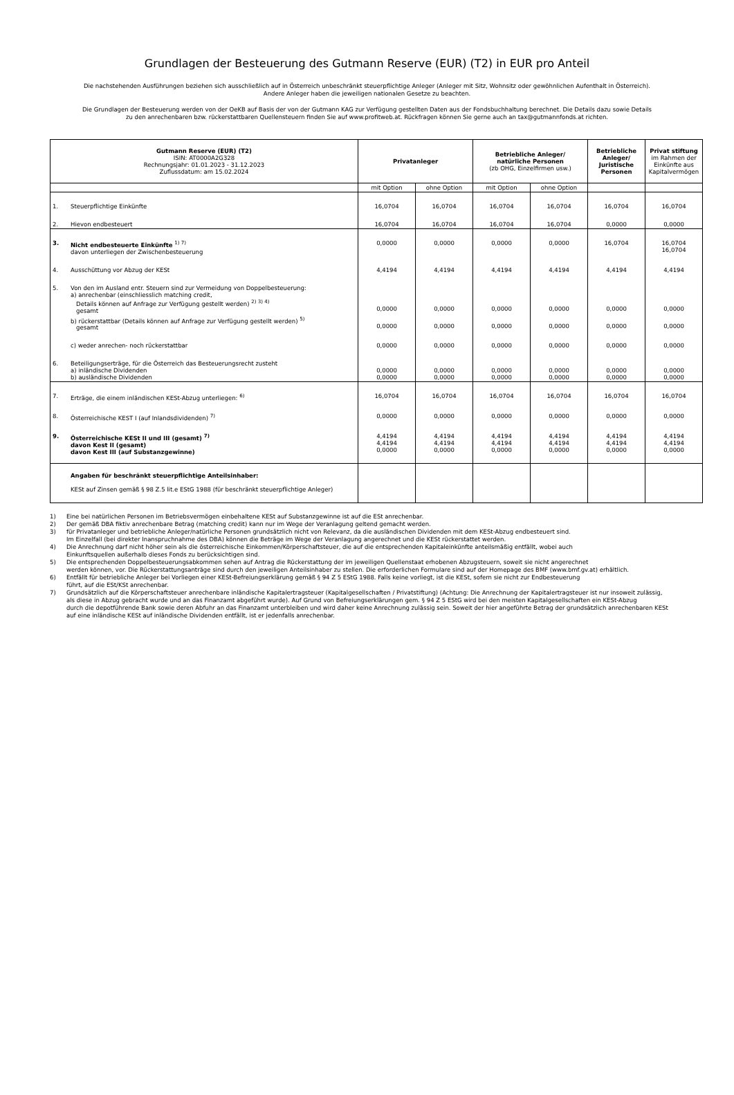Grundlagen der Besteuerung des Gutmann Reserve (EUR) (T2) in EUR pro Anteil
Die nachstehenden Ausführungen beziehen sich ausschließlich auf in Österreich unbeschränkt steuerpflichtige Anleger (Anleger mit Sitz, Wohnsitz oder gewöhnlichen Aufenthalt in Österreich).
Andere Anleger haben die jeweiligen nationalen Gesetze zu beachten.
Die Grundlagen der Besteuerung werden von der OeKB auf Basis der von der Gutmann KAG zur Verfügung gestellten Daten aus der Fondsbuchhaltung berechnet. Die Details dazu sowie Details
zu den anrechenbaren bzw. rückerstattbaren Quellensteuern finden Sie auf www.profitweb.at. Rückfragen können Sie gerne auch an tax@gutmannfonds.at richten.
| Gutmann Reserve (EUR) (T2) ISIN: AT0000A2G328 Rechnungsjahr: 01.01.2023 - 31.12.2023 Zuflussdatum: am 15.02.2024 | | Privatanleger | | Betriebliche Anleger/ natürliche Personen (zb OHG, Einzelfirmen usw.) | | Betriebliche Anleger/ Juristische Personen | Privat stiftung im Rahmen der Einkünfte aus Kapitalvermögen |
| --- | --- | --- | --- | --- | --- | --- | --- |
| | | mit Option | ohne Option | mit Option | ohne Option | | |
| 1. | Steuerpflichtige Einkünfte | 16,0704 | 16,0704 | 16,0704 | 16,0704 | 16,0704 | 16,0704 |
| 2. | Hievon endbesteuert | 16,0704 | 16,0704 | 16,0704 | 16,0704 | 0,0000 | 0,0000 |
| 3. | Nicht endbesteuerte Einkünfte <sup>1) 7)</sup> davon unterliegen der Zwischenbesteuerung | 0,0000 | 0,0000 | 0,0000 | 0,0000 | 16,0704 | 16,0704 16,0704 |
| 4. | Ausschüttung vor Abzug der KESt | 4,4194 | 4,4194 | 4,4194 | 4,4194 | 4,4194 | 4,4194 |
| 5. | Von den im Ausland entr. Steuern sind zur Vermeidung von Doppelbesteuerung: a) anrechenbar (einschliesslich matching credit, Details können auf Anfrage zur Verfügung gestellt werden) <sup>2) 3) 4)</sup> gesamt | 0,0000 | 0,0000 | 0,0000 | 0,0000 | 0,0000 | 0,0000 |
| | b) rückerstattbar (Details können auf Anfrage zur Verfügung gestellt werden) <sup>5)</sup> gesamt | 0,0000 | 0,0000 | 0,0000 | 0,0000 | 0,0000 | 0,0000 |
| | c) weder anrechen- noch rückerstattbar | 0,0000 | 0,0000 | 0,0000 | 0,0000 | 0,0000 | 0,0000 |
| 6. | Beteiligungserträge, für die Österreich das Besteuerungsrecht zusteht a) inländische Dividenden b) ausländische Dividenden | 0,0000 0,0000 | 0,0000 0,0000 | 0,0000 0,0000 | 0,0000 0,0000 | 0,0000 0,0000 | 0,0000 0,0000 |
| 7. | Erträge, die einem inländischen KESt-Abzug unterliegen: <sup>6)</sup> | 16,0704 | 16,0704 | 16,0704 | 16,0704 | 16,0704 | 16,0704 |
| 8. | Österreichische KEST I (auf Inlandsdividenden) <sup>7)</sup> | 0,0000 | 0,0000 | 0,0000 | 0,0000 | 0,0000 | 0,0000 |
| 9. | Österreichische KESt II und III (gesamt) <sup>7)</sup> davon Kest II (gesamt) davon Kest III (auf Substanzgewinne) | 4,4194 4,4194 0,0000 | 4,4194 4,4194 0,0000 | 4,4194 4,4194 0,0000 | 4,4194 4,4194 0,0000 | 4,4194 4,4194 0,0000 | 4,4194 4,4194 0,0000 |
| | Angaben für beschränkt steuerpflichtige Anteilsinhaber: KESt auf Zinsen gemäß § 98 Z.5 lit.e EStG 1988 (für beschränkt steuerpflichtige Anleger) | | | | | | |
1) Eine bei natürlichen Personen im Betriebsvermögen einbehaltene KESt auf Substanzgewinne ist auf die ESt anrechenbar.
2) Der gemäß DBA fiktiv anrechenbare Betrag (matching credit) kann nur im Wege der Veranlagung geltend gemacht werden.
3) für Privatanleger und betriebliche Anleger/natürliche Personen grundsätzlich nicht von Relevanz, da die ausländischen Dividenden mit dem KESt-Abzug endbesteuert sind.
Im Einzelfall (bei direkter Inanspruchnahme des DBA) können die Beträge im Wege der Veranlagung angerechnet und die KESt rückerstattet werden.
4) Die Anrechnung darf nicht höher sein als die österreichische Einkommen/Körperschaftsteuer, die auf die entsprechenden Kapitaleinkünfte anteilsmäßig entfällt, wobei auch
Einkunftsquellen außerhalb dieses Fonds zu berücksichtigen sind.
5) Die entsprechenden Doppelbesteuerungsabkommen sehen auf Antrag die Rückerstattung der im jeweiligen Quellenstaat erhobenen Abzugsteuern, soweit sie nicht angerechnet
werden können, vor. Die Rückerstattungsanträge sind durch den jeweiligen Anteilsinhaber zu stellen. Die erforderlichen Formulare sind auf der Homepage des BMF (www.bmf.gv.at) erhältlich.
6) Entfällt für betriebliche Anleger bei Vorliegen einer KESt-Befreiungserklärung gemäß § 94 Z 5 EStG 1988. Falls keine vorliegt, ist die KESt, sofern sie nicht zur Endbesteuerung
führt, auf die ESt/KSt anrechenbar.
7) Grundsätzlich auf die Körperschaftsteuer anrechenbare inländische Kapitalertragsteuer (Kapitalgesellschaften / Privatstiftung) (Achtung: Die Anrechnung der Kapitalertragsteuer ist nur insoweit zulässig,
als diese in Abzug gebracht wurde und an das Finanzamt abgeführt wurde). Auf Grund von Befreiungserklärungen gem. § 94 Z 5 EStG wird bei den meisten Kapitalgesellschaften ein KESt-Abzug
durch die depotführende Bank sowie deren Abfuhr an das Finanzamt unterbleiben und wird daher keine Anrechnung zulässig sein. Soweit der hier angeführte Betrag der grundsätzlich anrechenbaren KESt
auf eine inländische KESt auf inländische Dividenden entfällt, ist er jedenfalls anrechenbar.